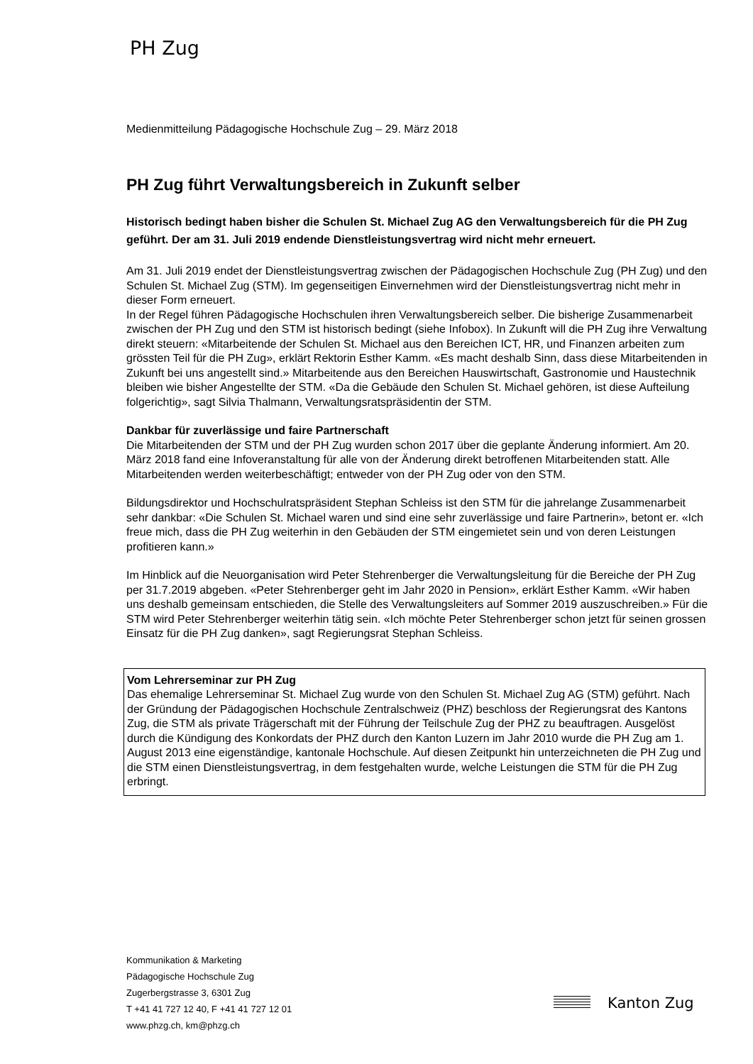PH Zug
Medienmitteilung Pädagogische Hochschule Zug – 29. März 2018
PH Zug führt Verwaltungsbereich in Zukunft selber
Historisch bedingt haben bisher die Schulen St. Michael Zug AG den Verwaltungsbereich für die PH Zug geführt. Der am 31. Juli 2019 endende Dienstleistungsvertrag wird nicht mehr erneuert.
Am 31. Juli 2019 endet der Dienstleistungsvertrag zwischen der Pädagogischen Hochschule Zug (PH Zug) und den Schulen St. Michael Zug (STM). Im gegenseitigen Einvernehmen wird der Dienstleistungsvertrag nicht mehr in dieser Form erneuert.
In der Regel führen Pädagogische Hochschulen ihren Verwaltungsbereich selber. Die bisherige Zusammenarbeit zwischen der PH Zug und den STM ist historisch bedingt (siehe Infobox). In Zukunft will die PH Zug ihre Verwaltung direkt steuern: «Mitarbeitende der Schulen St. Michael aus den Bereichen ICT, HR, und Finanzen arbeiten zum grössten Teil für die PH Zug», erklärt Rektorin Esther Kamm. «Es macht deshalb Sinn, dass diese Mitarbeitenden in Zukunft bei uns angestellt sind.» Mitarbeitende aus den Bereichen Hauswirtschaft, Gastronomie und Haustechnik bleiben wie bisher Angestellte der STM. «Da die Gebäude den Schulen St. Michael gehören, ist diese Aufteilung folgerichtig», sagt Silvia Thalmann, Verwaltungsratspräsidentin der STM.
Dankbar für zuverlässige und faire Partnerschaft
Die Mitarbeitenden der STM und der PH Zug wurden schon 2017 über die geplante Änderung informiert. Am 20. März 2018 fand eine Infoveranstaltung für alle von der Änderung direkt betroffenen Mitarbeitenden statt. Alle Mitarbeitenden werden weiterbeschäftigt; entweder von der PH Zug oder von den STM.
Bildungsdirektor und Hochschulratspräsident Stephan Schleiss ist den STM für die jahrelange Zusammenarbeit sehr dankbar: «Die Schulen St. Michael waren und sind eine sehr zuverlässige und faire Partnerin», betont er. «Ich freue mich, dass die PH Zug weiterhin in den Gebäuden der STM eingemietet sein und von deren Leistungen profitieren kann.»
Im Hinblick auf die Neuorganisation wird Peter Stehrenberger die Verwaltungsleitung für die Bereiche der PH Zug per 31.7.2019 abgeben. «Peter Stehrenberger geht im Jahr 2020 in Pension», erklärt Esther Kamm. «Wir haben uns deshalb gemeinsam entschieden, die Stelle des Verwaltungsleiters auf Sommer 2019 auszuschreiben.» Für die STM wird Peter Stehrenberger weiterhin tätig sein. «Ich möchte Peter Stehrenberger schon jetzt für seinen grossen Einsatz für die PH Zug danken», sagt Regierungsrat Stephan Schleiss.
Vom Lehrerseminar zur PH Zug
Das ehemalige Lehrerseminar St. Michael Zug wurde von den Schulen St. Michael Zug AG (STM) geführt. Nach der Gründung der Pädagogischen Hochschule Zentralschweiz (PHZ) beschloss der Regierungsrat des Kantons Zug, die STM als private Trägerschaft mit der Führung der Teilschule Zug der PHZ zu beauftragen. Ausgelöst durch die Kündigung des Konkordats der PHZ durch den Kanton Luzern im Jahr 2010 wurde die PH Zug am 1. August 2013 eine eigenständige, kantonale Hochschule. Auf diesen Zeitpunkt hin unterzeichneten die PH Zug und die STM einen Dienstleistungsvertrag, in dem festgehalten wurde, welche Leistungen die STM für die PH Zug erbringt.
Kommunikation & Marketing
Pädagogische Hochschule Zug
Zugerbergstrasse 3, 6301 Zug
T +41 41 727 12 40, F +41 41 727 12 01
www.phzg.ch, km@phzg.ch
Kanton Zug